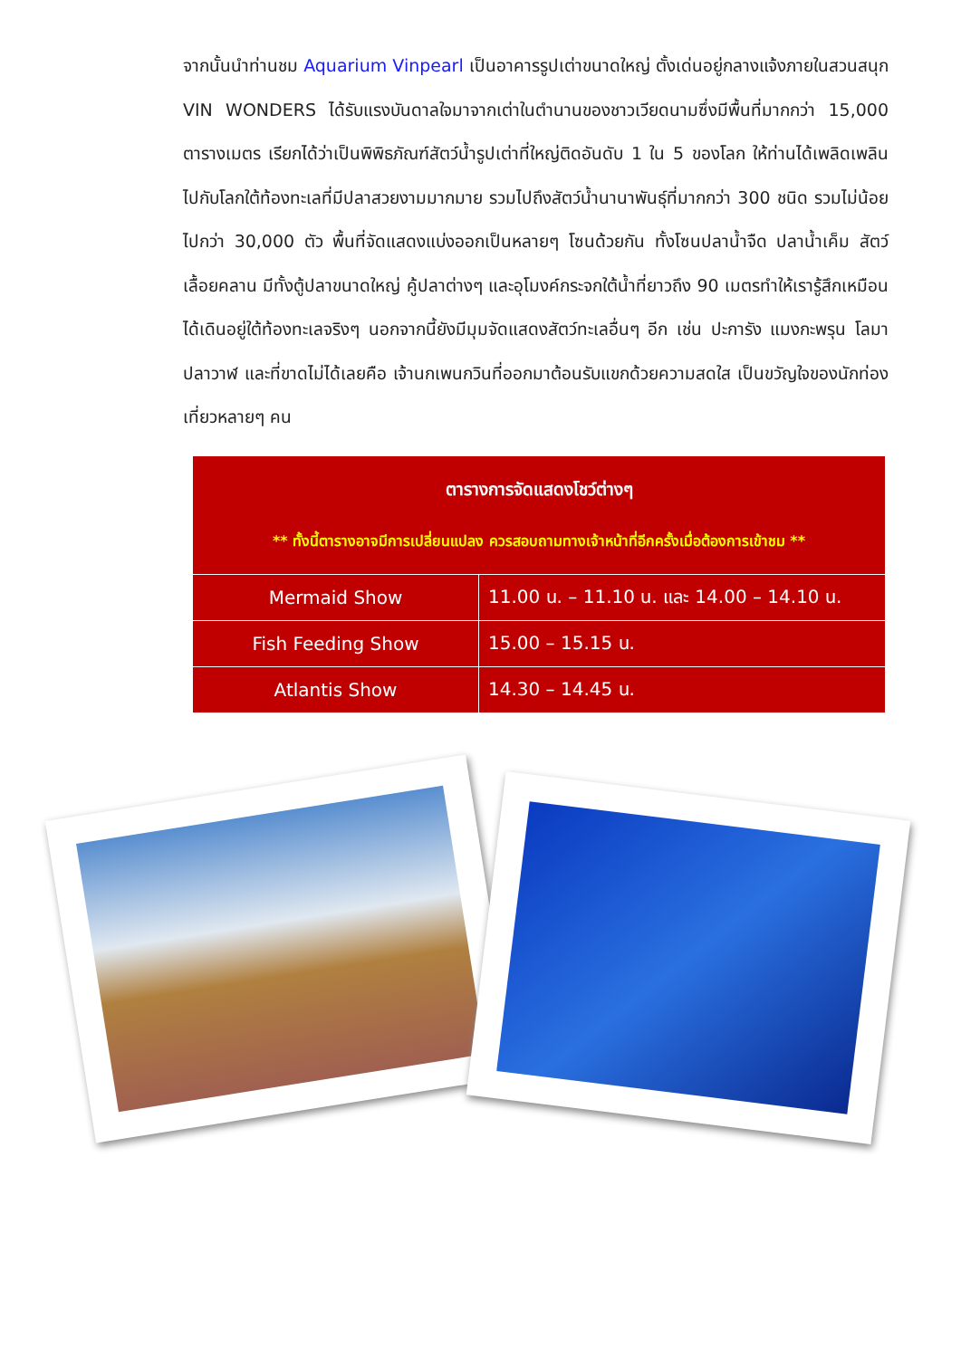จากนั้นนำท่านชม Aquarium Vinpearl เป็นอาคารรูปเต่าขนาดใหญ่ ตั้งเด่นอยู่กลางแจ้งภายในสวนสนุก VIN WONDERS ได้รับแรงบันดาลใจมาจากเต่าในตำนานของชาวเวียดนามซึ่งมีพื้นที่มากกว่า 15,000 ตารางเมตร เรียกได้ว่าเป็นพิพิธภัณฑ์สัตว์น้ำรูปเต่าที่ใหญ่ติดอันดับ 1 ใน 5 ของโลก ให้ท่านได้เพลิดเพลินไปกับโลกใต้ท้องทะเลที่มีปลาสวยงามมากมาย รวมไปถึงสัตว์น้ำนานาพันธุ์ที่มากกว่า 300 ชนิด รวมไม่น้อยไปกว่า 30,000 ตัว พื้นที่จัดแสดงแบ่งออกเป็นหลายๆ โซนด้วยกัน ทั้งโซนปลาน้ำจืด ปลาน้ำเค็ม สัตว์เลื้อยคลาน มีทั้งตู้ปลาขนาดใหญ่ คู้ปลาต่างๆ และอุโมงค์กระจกใต้น้ำที่ยาวถึง 90 เมตรทำให้เรารู้สึกเหมือนได้เดินอยู่ใต้ท้องทะเลจริงๆ นอกจากนี้ยังมีมุมจัดแสดงสัตว์ทะเลอื่นๆ อีก เช่น ปะการัง แมงกะพรุน โลมา ปลาวาฬ และที่ขาดไม่ได้เลยคือ เจ้านกเพนกวินที่ออกมาต้อนรับแขกด้วยความสดใส เป็นขวัญใจของนักท่องเที่ยวหลายๆ คน
| ตารางการจัดแสดงโชว์ต่างๆ ** ทั้งนี้ตารางอาจมีการเปลี่ยนแปลง ควรสอบถามทางเจ้าหน้าที่อีกครั้งเมื่อต้องการเข้าชม ** | |
| --- | --- |
| Mermaid Show | 11.00 น. – 11.10 น. และ 14.00 – 14.10 น. |
| Fish Feeding Show | 15.00 – 15.15 น. |
| Atlantis Show | 14.30 – 14.45 น. |